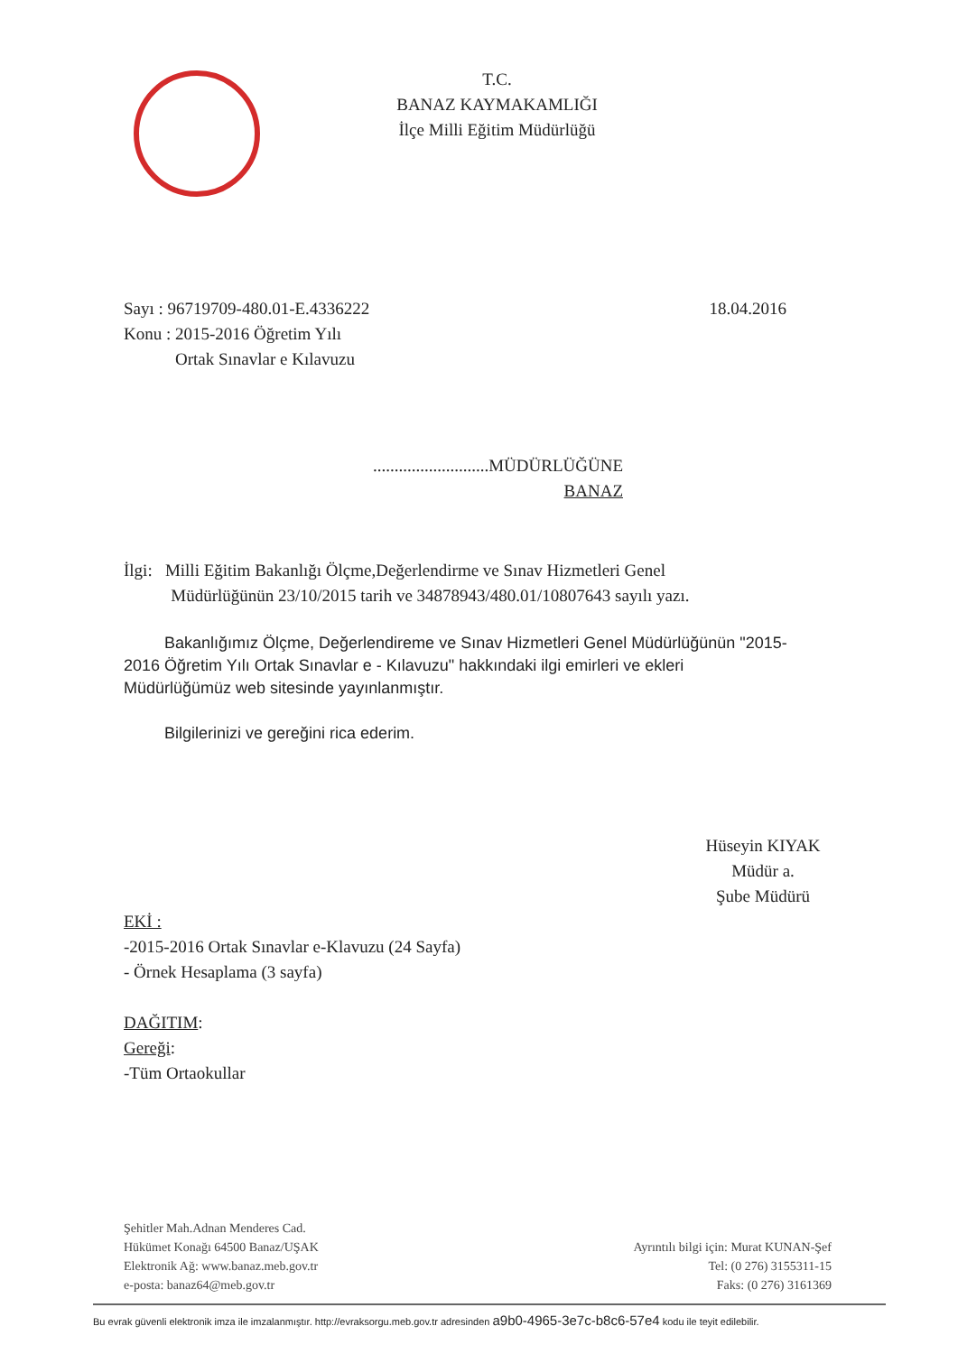T.C.
BANAZ KAYMAKAMLIĞI
İlçe Milli Eğitim Müdürlüğü
Sayı : 96719709-480.01-E.4336222
Konu : 2015-2016 Öğretim Yılı
Ortak Sınavlar e Kılavuzu
18.04.2016
...........................MÜDÜRLÜĞÜNE
BANAZ
İlgi: Milli Eğitim Bakanlığı Ölçme,Değerlendirme ve Sınav Hizmetleri Genel
Müdürlüğünün 23/10/2015 tarih ve 34878943/480.01/10807643 sayılı yazı.
Bakanlığımız Ölçme, Değerlendireme ve Sınav Hizmetleri Genel Müdürlüğünün "2015-2016 Öğretim Yılı Ortak Sınavlar e - Kılavuzu" hakkındaki ilgi emirleri ve ekleri Müdürlüğümüz web sitesinde yayınlanmıştır.
Bilgilerinizi ve gereğini rica ederim.
Hüseyin KIYAK
Müdür a.
Şube Müdürü
EKİ :
-2015-2016 Ortak Sınavlar e-Klavuzu (24 Sayfa)
- Örnek Hesaplama (3 sayfa)
DAĞITIM:
Gereği:
-Tüm Ortaokullar
Şehitler Mah.Adnan Menderes Cad.
Hükümet Konağı 64500 Banaz/UŞAK
Elektronik Ağ: www.banaz.meb.gov.tr
e-posta: banaz64@meb.gov.tr
Ayrıntılı bilgi için: Murat KUNAN-Şef
Tel: (0 276) 3155311-15
Faks: (0 276) 3161369
Bu evrak güvenli elektronik imza ile imzalanmıştır. http://evraksorgu.meb.gov.tr adresinden a9b0-4965-3e7c-b8c6-57e4 kodu ile teyit edilebilir.